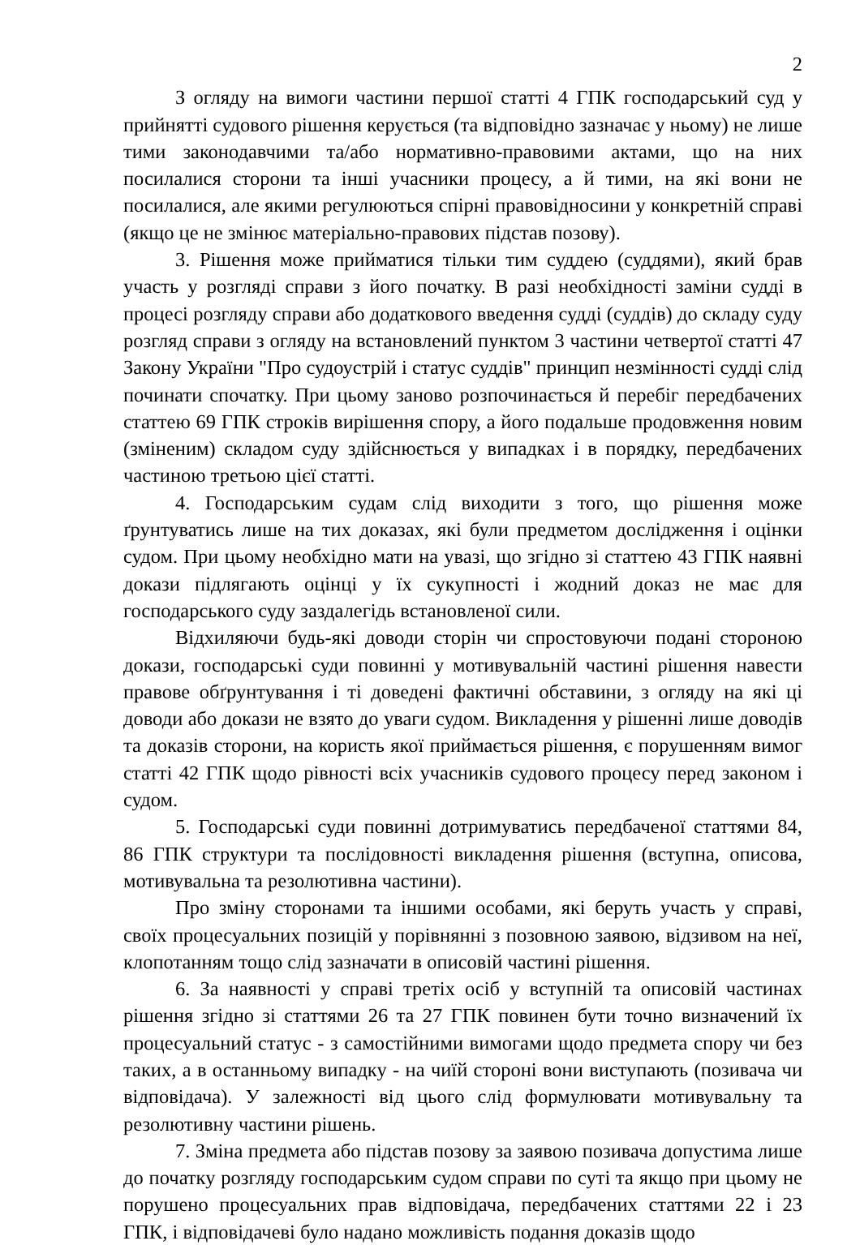2
З огляду на вимоги частини першої статті 4 ГПК господарський суд у прийнятті судового рішення керується (та відповідно зазначає у ньому) не лише тими законодавчими та/або нормативно-правовими актами, що на них посилалися сторони та інші учасники процесу, а й тими, на які вони не посилалися, але якими регулюються спірні правовідносини у конкретній справі (якщо це не змінює матеріально-правових підстав позову).
3. Рішення може прийматися тільки тим суддею (суддями), який брав участь у розгляді справи з його початку. В разі необхідності заміни судді в процесі розгляду справи або додаткового введення судді (суддів) до складу суду розгляд справи з огляду на встановлений пунктом 3 частини четвертої статті 47 Закону України "Про судоустрій і статус суддів" принцип незмінності судді слід починати спочатку. При цьому заново розпочинається й перебіг передбачених статтею 69 ГПК строків вирішення спору, а його подальше продовження новим (зміненим) складом суду здійснюється у випадках і в порядку, передбачених частиною третьою цієї статті.
4. Господарським судам слід виходити з того, що рішення може ґрунтуватись лише на тих доказах, які були предметом дослідження і оцінки судом. При цьому необхідно мати на увазі, що згідно зі статтею 43 ГПК наявні докази підлягають оцінці у їх сукупності і жодний доказ не має для господарського суду заздалегідь встановленої сили.
Відхиляючи будь-які доводи сторін чи спростовуючи подані стороною докази, господарські суди повинні у мотивувальній частині рішення навести правове обґрунтування і ті доведені фактичні обставини, з огляду на які ці доводи або докази не взято до уваги судом. Викладення у рішенні лише доводів та доказів сторони, на користь якої приймається рішення, є порушенням вимог статті 42 ГПК щодо рівності всіх учасників судового процесу перед законом і судом.
5. Господарські суди повинні дотримуватись передбаченої статтями 84, 86 ГПК структури та послідовності викладення рішення (вступна, описова, мотивувальна та резолютивна частини).
Про зміну сторонами та іншими особами, які беруть участь у справі, своїх процесуальних позицій у порівнянні з позовною заявою, відзивом на неї, клопотанням тощо слід зазначати в описовій частині рішення.
6. За наявності у справі третіх осіб у вступній та описовій частинах рішення згідно зі статтями 26 та 27 ГПК повинен бути точно визначений їх процесуальний статус - з самостійними вимогами щодо предмета спору чи без таких, а в останньому випадку - на чиїй стороні вони виступають (позивача чи відповідача). У залежності від цього слід формулювати мотивувальну та резолютивну частини рішень.
7. Зміна предмета або підстав позову за заявою позивача допустима лише до початку розгляду господарським судом справи по суті та якщо при цьому не порушено процесуальних прав відповідача, передбачених статтями 22 і 23 ГПК, і відповідачеві було надано можливість подання доказів щодо